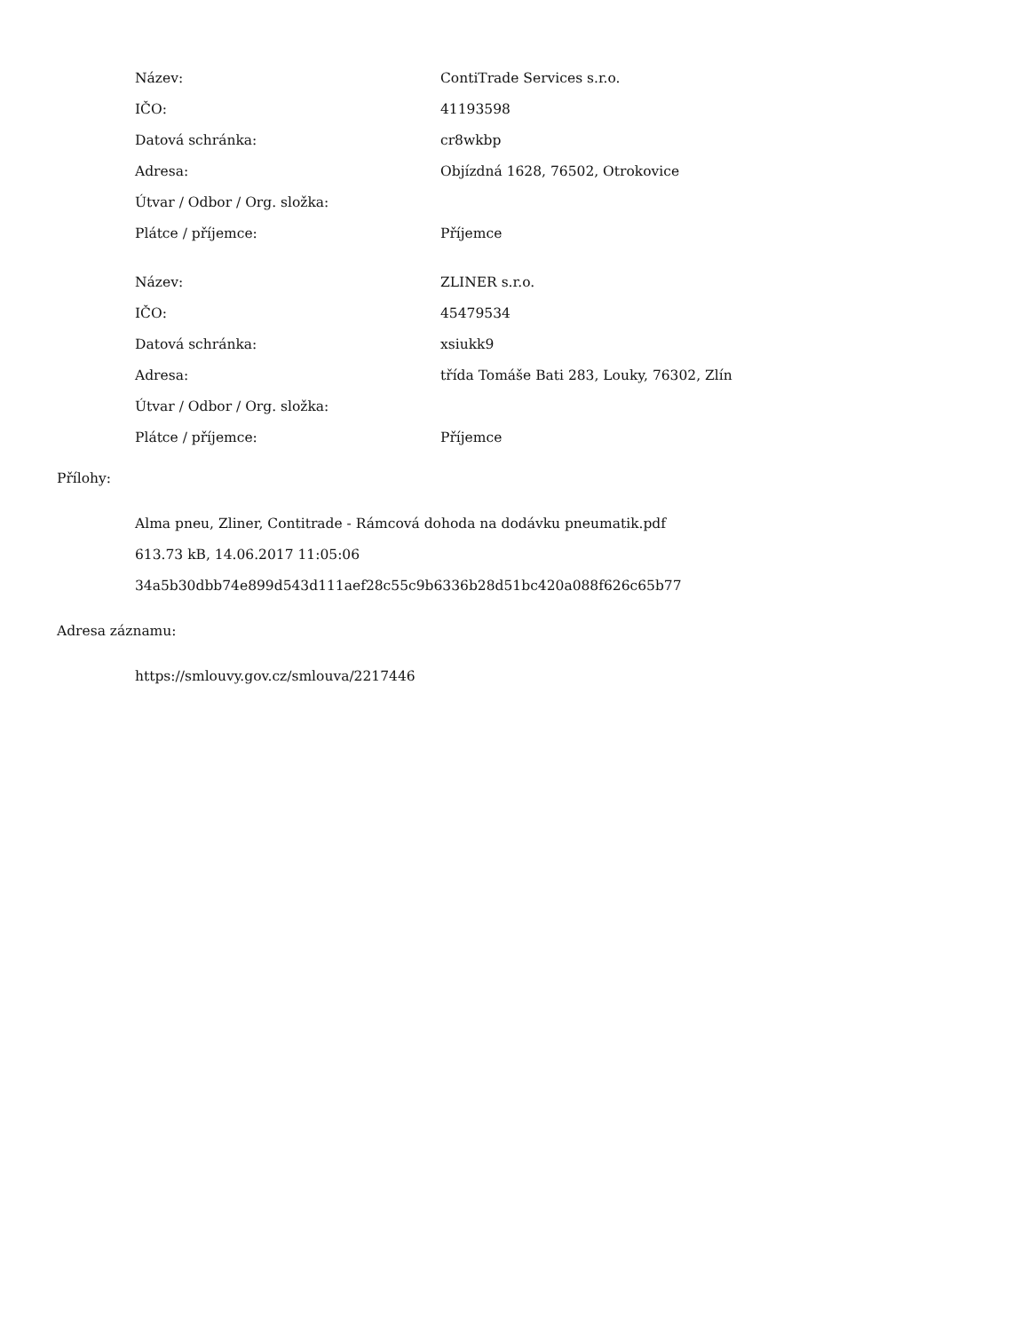| Název: | ContiTrade Services s.r.o. |
| IČO: | 41193598 |
| Datová schránka: | cr8wkbp |
| Adresa: | Objízdná 1628, 76502, Otrokovice |
| Útvar / Odbor / Org. složka: | |
| Plátce / příjemce: | Příjemce |
| Název: | ZLINER s.r.o. |
| IČO: | 45479534 |
| Datová schránka: | xsiukk9 |
| Adresa: | třída Tomáše Bati 283, Louky, 76302, Zlín |
| Útvar / Odbor / Org. složka: | |
| Plátce / příjemce: | Příjemce |
Přílohy:
Alma pneu, Zliner, Contitrade - Rámcová dohoda na dodávku pneumatik.pdf
613.73 kB, 14.06.2017 11:05:06
34a5b30dbb74e899d543d111aef28c55c9b6336b28d51bc420a088f626c65b77
Adresa záznamu:
https://smlouvy.gov.cz/smlouva/2217446